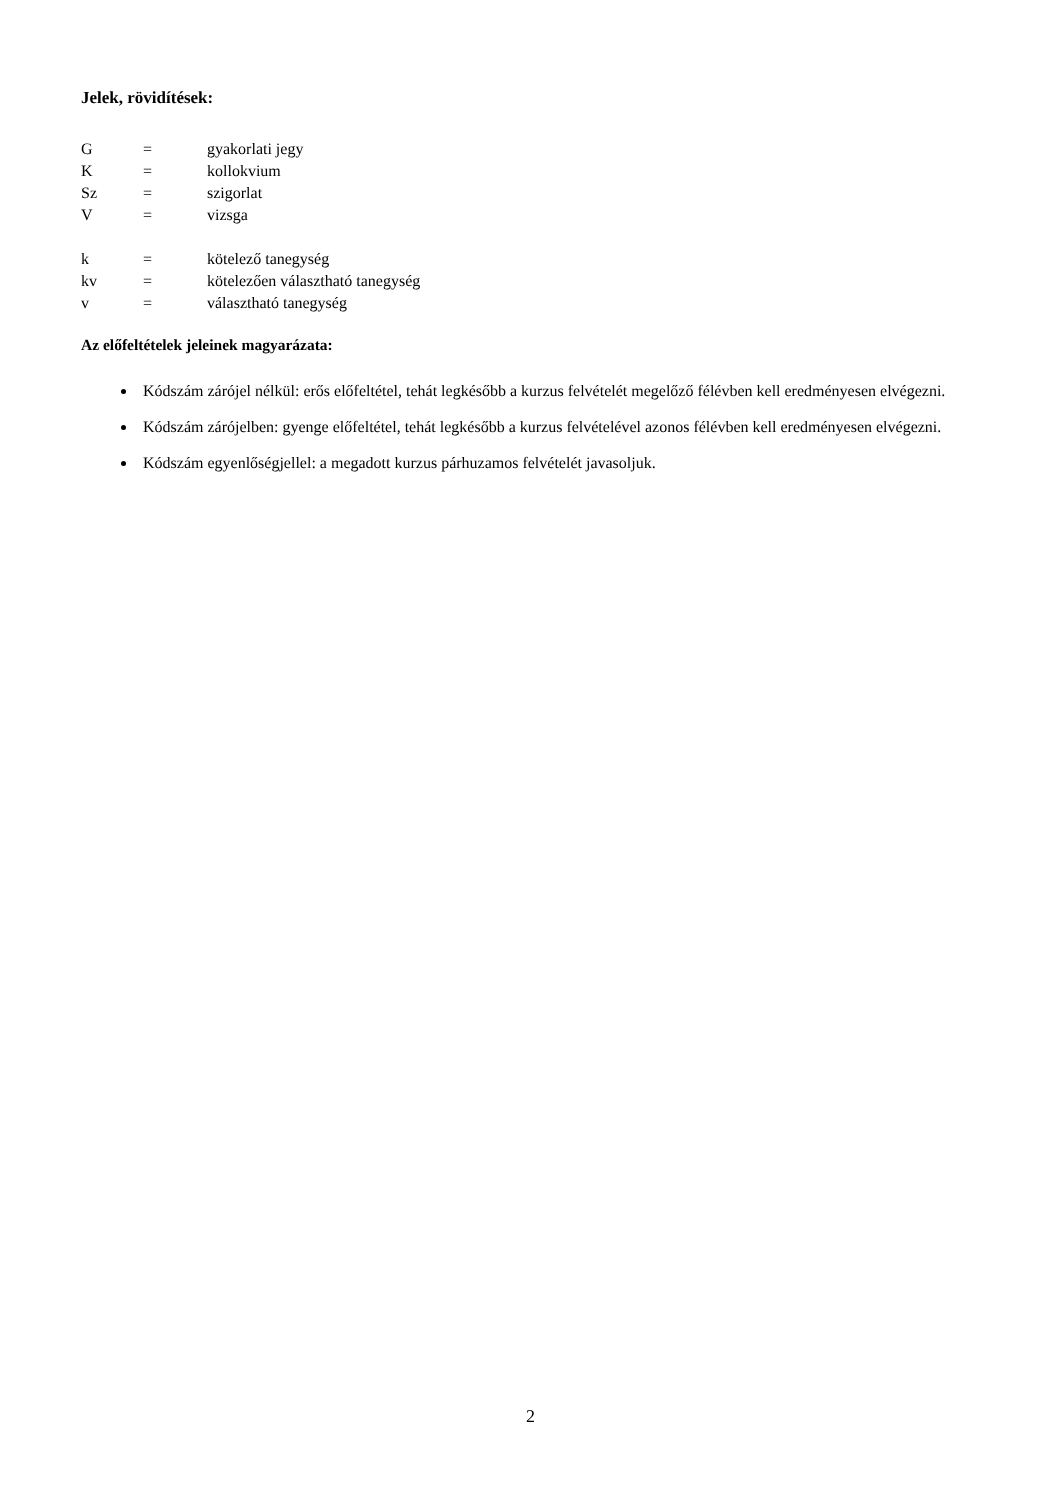Jelek, rövidítések:
G = gyakorlati jegy
K = kollokvium
Sz = szigorlat
V = vizsga
k = kötelező tanegység
kv = kötelezően választható tanegység
v = választható tanegység
Az előfeltételek jeleinek magyarázata:
Kódszám zárójel nélkül: erős előfeltétel, tehát legkésőbb a kurzus felvételét megelőző félévben kell eredményesen elvégezni.
Kódszám zárójelben: gyenge előfeltétel, tehát legkésőbb a kurzus felvételével azonos félévben kell eredményesen elvégezni.
Kódszám egyenlőségjellel: a megadott kurzus párhuzamos felvételét javasoljuk.
2